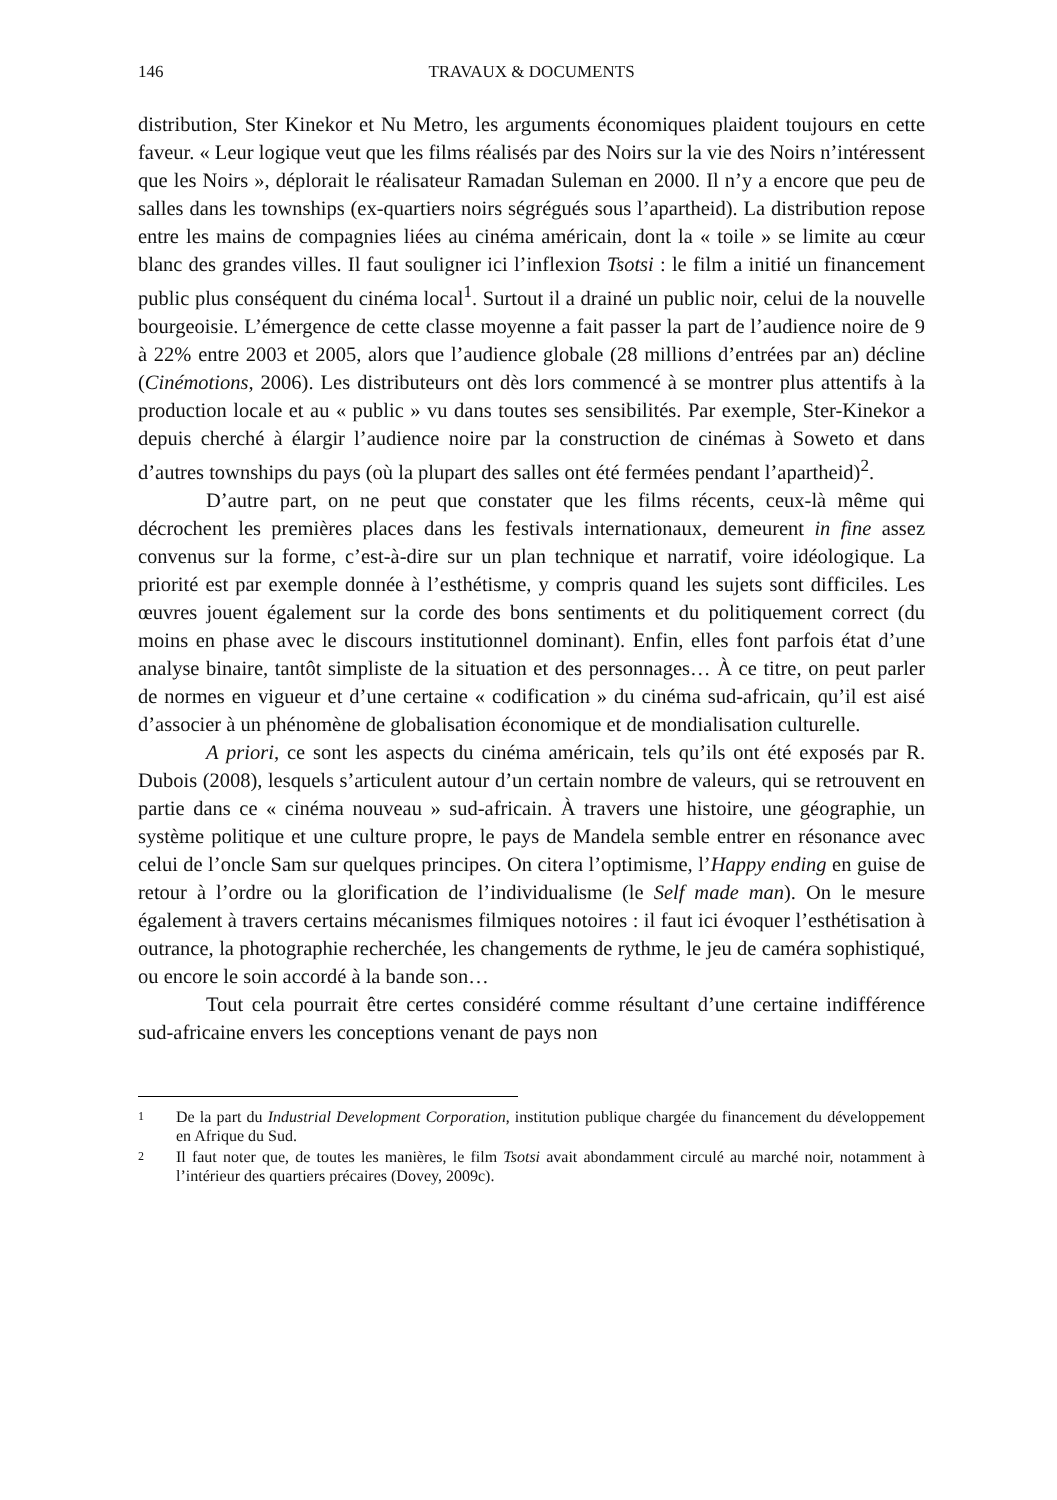146 TRAVAUX & DOCUMENTS
distribution, Ster Kinekor et Nu Metro, les arguments économiques plaident toujours en cette faveur. « Leur logique veut que les films réalisés par des Noirs sur la vie des Noirs n’intéressent que les Noirs », déplorait le réalisateur Ramadan Suleman en 2000. Il n’y a encore que peu de salles dans les townships (ex-quartiers noirs ségrégués sous l’apartheid). La distribution repose entre les mains de compagnies liées au cinéma américain, dont la « toile » se limite au cœur blanc des grandes villes. Il faut souligner ici l’inflexion Tsotsi : le film a initié un financement public plus conséquent du cinéma local<sup>1</sup>. Surtout il a drainé un public noir, celui de la nouvelle bourgeoisie. L’émergence de cette classe moyenne a fait passer la part de l’audience noire de 9 à 22% entre 2003 et 2005, alors que l’audience globale (28 millions d’entrées par an) décline (Cinémotions, 2006). Les distributeurs ont dès lors commencé à se montrer plus attentifs à la production locale et au « public » vu dans toutes ses sensibilités. Par exemple, Ster-Kinekor a depuis cherché à élargir l’audience noire par la construction de cinémas à Soweto et dans d’autres townships du pays (où la plupart des salles ont été fermées pendant l’apartheid)<sup>2</sup>.
D’autre part, on ne peut que constater que les films récents, ceux-là même qui décrochent les premières places dans les festivals internationaux, demeurent in fine assez convenus sur la forme, c’est-à-dire sur un plan technique et narratif, voire idéologique. La priorité est par exemple donnée à l’esthétisme, y compris quand les sujets sont difficiles. Les œuvres jouent également sur la corde des bons sentiments et du politiquement correct (du moins en phase avec le discours institutionnel dominant). Enfin, elles font parfois état d’une analyse binaire, tantôt simpliste de la situation et des personnages… À ce titre, on peut parler de normes en vigueur et d’une certaine « codification » du cinéma sud-africain, qu’il est aisé d’associer à un phénomène de globalisation économique et de mondialisation culturelle.
A priori, ce sont les aspects du cinéma américain, tels qu’ils ont été exposés par R. Dubois (2008), lesquels s’articulent autour d’un certain nombre de valeurs, qui se retrouvent en partie dans ce « cinéma nouveau » sud-africain. À travers une histoire, une géographie, un système politique et une culture propre, le pays de Mandela semble entrer en résonance avec celui de l’oncle Sam sur quelques principes. On citera l’optimisme, l’Happy ending en guise de retour à l’ordre ou la glorification de l’individualisme (le Self made man). On le mesure également à travers certains mécanismes filmiques notoires : il faut ici évoquer l’esthétisation à outrance, la photographie recherchée, les changements de rythme, le jeu de caméra sophistiqué, ou encore le soin accordé à la bande son…
Tout cela pourrait être certes considéré comme résultant d’une certaine indifférence sud-africaine envers les conceptions venant de pays non
1 De la part du Industrial Development Corporation, institution publique chargée du financement du développement en Afrique du Sud.
2 Il faut noter que, de toutes les manières, le film Tsotsi avait abondamment circulé au marché noir, notamment à l’intérieur des quartiers précaires (Dovey, 2009c).